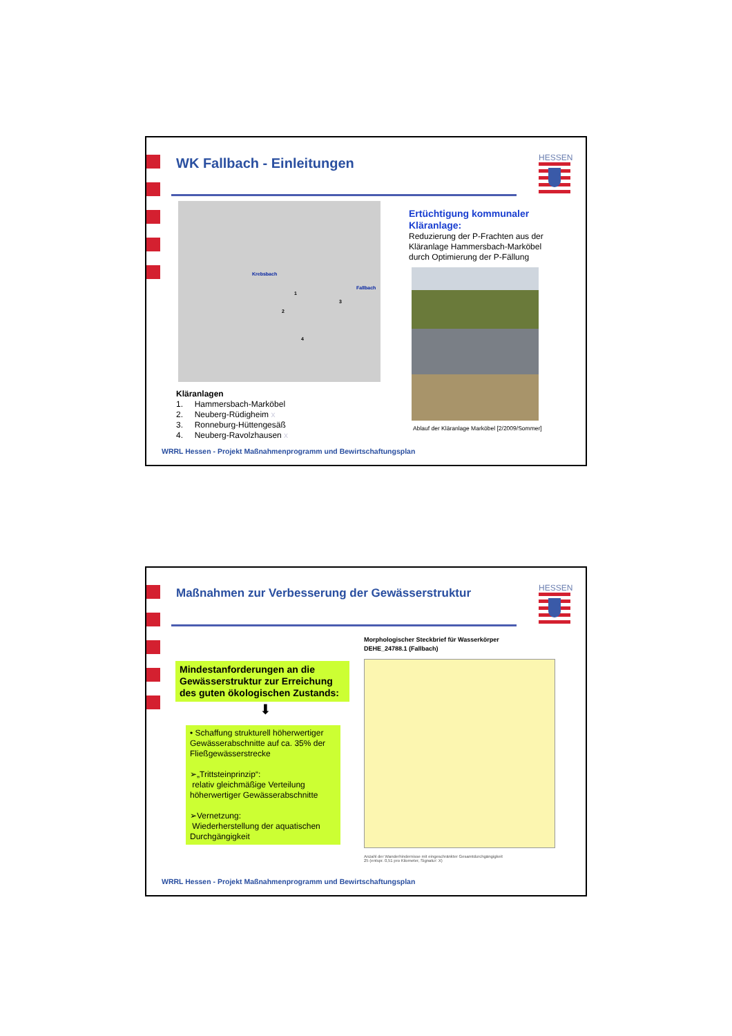WK Fallbach - Einleitungen HESSEN
Krebsbach
Fallbach
1
2
3
4
Kläranlagen
1. Hammersbach-Marköbel
2. Neuberg-Rüdigheim x
3. Ronneburg-Hüttengesäß
4. Neuberg-Ravolzhausen x
Ertüchtigung kommunaler Kläranlage:
Reduzierung der P-Frachten aus der Kläranlage Hammersbach-Marköbel durch Optimierung der P-Fällung
Ablauf der Kläranlage Marköbel [2/2009/Sommer]
WRRL Hessen - Projekt Maßnahmenprogramm und Bewirtschaftungsplan
Maßnahmen zur Verbesserung der Gewässerstruktur
HESSEN
Mindestanforderungen an die Gewässerstruktur zur Erreichung des guten ökologischen Zustands:
⬇
• Schaffung strukturell höherwertiger Gewässerabschnitte auf ca. 35% der Fließgewässerstrecke
➢„Trittsteinprinzip“:
relativ gleichmäßige Verteilung höherwertiger Gewässerabschnitte
➢Vernetzung:
Wiederherstellung der aquatischen Durchgängigkeit
Morphologischer Steckbrief für Wasserkörper
DEHE_24788.1 (Fallbach)
Anzahl der Wanderhindernisse mit eingeschränkter Gesamtdurchgängigkeit
25 (entspr. 0,51 pro Kilometer, Signatur: X)
WRRL Hessen - Projekt Maßnahmenprogramm und Bewirtschaftungsplan